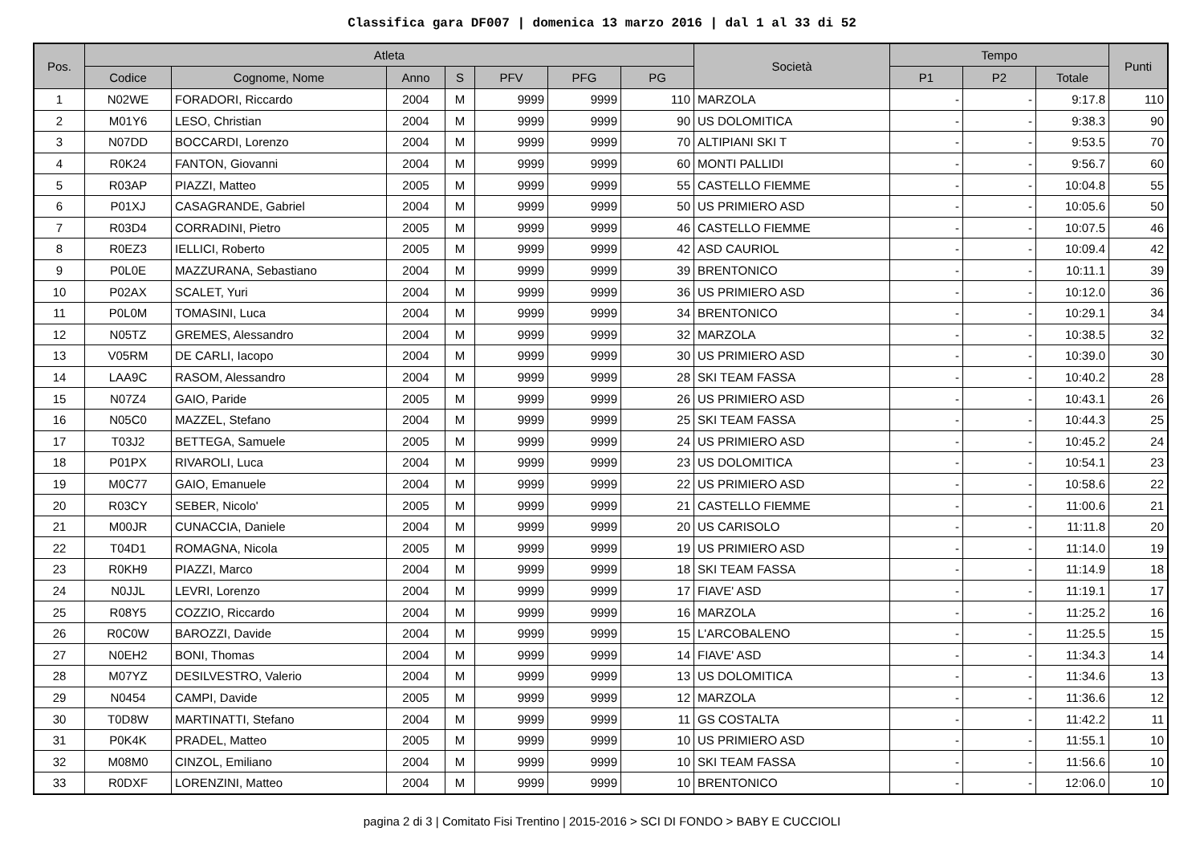Classifica gara DF007 | domenica 13 marzo 2016 | dal 1 al 33 di 52
| Pos. | Atleta | | | | | | | Società | Tempo | | | Punti |
| --- | --- | --- | --- | --- | --- | --- | --- | --- | --- | --- | --- | --- |
| | Codice | Cognome, Nome | Anno | S | PFV | PFG | PG | | P1 | P2 | Totale | |
| 1 | N02WE | FORADORI, Riccardo | 2004 | M | 9999 | 9999 | 110 | MARZOLA | - | - | 9:17.8 | 110 |
| 2 | M01Y6 | LESO, Christian | 2004 | M | 9999 | 9999 | 90 | US DOLOMITICA | - | - | 9:38.3 | 90 |
| 3 | N07DD | BOCCARDI, Lorenzo | 2004 | M | 9999 | 9999 | 70 | ALTIPIANI SKI T | - | - | 9:53.5 | 70 |
| 4 | R0K24 | FANTON, Giovanni | 2004 | M | 9999 | 9999 | 60 | MONTI PALLIDI | - | - | 9:56.7 | 60 |
| 5 | R03AP | PIAZZI, Matteo | 2005 | M | 9999 | 9999 | 55 | CASTELLO FIEMME | - | - | 10:04.8 | 55 |
| 6 | P01XJ | CASAGRANDE, Gabriel | 2004 | M | 9999 | 9999 | 50 | US PRIMIERO ASD | - | - | 10:05.6 | 50 |
| 7 | R03D4 | CORRADINI, Pietro | 2005 | M | 9999 | 9999 | 46 | CASTELLO FIEMME | - | - | 10:07.5 | 46 |
| 8 | R0EZ3 | IELLICI, Roberto | 2005 | M | 9999 | 9999 | 42 | ASD CAURIOL | - | - | 10:09.4 | 42 |
| 9 | P0L0E | MAZZURANA, Sebastiano | 2004 | M | 9999 | 9999 | 39 | BRENTONICO | - | - | 10:11.1 | 39 |
| 10 | P02AX | SCALET, Yuri | 2004 | M | 9999 | 9999 | 36 | US PRIMIERO ASD | - | - | 10:12.0 | 36 |
| 11 | P0L0M | TOMASINI, Luca | 2004 | M | 9999 | 9999 | 34 | BRENTONICO | - | - | 10:29.1 | 34 |
| 12 | N05TZ | GREMES, Alessandro | 2004 | M | 9999 | 9999 | 32 | MARZOLA | - | - | 10:38.5 | 32 |
| 13 | V05RM | DE CARLI, Iacopo | 2004 | M | 9999 | 9999 | 30 | US PRIMIERO ASD | - | - | 10:39.0 | 30 |
| 14 | LAA9C | RASOM, Alessandro | 2004 | M | 9999 | 9999 | 28 | SKI TEAM FASSA | - | - | 10:40.2 | 28 |
| 15 | N07Z4 | GAIO, Paride | 2005 | M | 9999 | 9999 | 26 | US PRIMIERO ASD | - | - | 10:43.1 | 26 |
| 16 | N05C0 | MAZZEL, Stefano | 2004 | M | 9999 | 9999 | 25 | SKI TEAM FASSA | - | - | 10:44.3 | 25 |
| 17 | T03J2 | BETTEGA, Samuele | 2005 | M | 9999 | 9999 | 24 | US PRIMIERO ASD | - | - | 10:45.2 | 24 |
| 18 | P01PX | RIVAROLI, Luca | 2004 | M | 9999 | 9999 | 23 | US DOLOMITICA | - | - | 10:54.1 | 23 |
| 19 | M0C77 | GAIO, Emanuele | 2004 | M | 9999 | 9999 | 22 | US PRIMIERO ASD | - | - | 10:58.6 | 22 |
| 20 | R03CY | SEBER, Nicolo' | 2005 | M | 9999 | 9999 | 21 | CASTELLO FIEMME | - | - | 11:00.6 | 21 |
| 21 | M00JR | CUNACCIA, Daniele | 2004 | M | 9999 | 9999 | 20 | US CARISOLO | - | - | 11:11.8 | 20 |
| 22 | T04D1 | ROMAGNA, Nicola | 2005 | M | 9999 | 9999 | 19 | US PRIMIERO ASD | - | - | 11:14.0 | 19 |
| 23 | R0KH9 | PIAZZI, Marco | 2004 | M | 9999 | 9999 | 18 | SKI TEAM FASSA | - | - | 11:14.9 | 18 |
| 24 | N0JJL | LEVRI, Lorenzo | 2004 | M | 9999 | 9999 | 17 | FIAVE' ASD | - | - | 11:19.1 | 17 |
| 25 | R08Y5 | COZZIO, Riccardo | 2004 | M | 9999 | 9999 | 16 | MARZOLA | - | - | 11:25.2 | 16 |
| 26 | R0C0W | BAROZZI, Davide | 2004 | M | 9999 | 9999 | 15 | L'ARCOBALENO | - | - | 11:25.5 | 15 |
| 27 | N0EH2 | BONI, Thomas | 2004 | M | 9999 | 9999 | 14 | FIAVE' ASD | - | - | 11:34.3 | 14 |
| 28 | M07YZ | DESILVESTRO, Valerio | 2004 | M | 9999 | 9999 | 13 | US DOLOMITICA | - | - | 11:34.6 | 13 |
| 29 | N0454 | CAMPI, Davide | 2005 | M | 9999 | 9999 | 12 | MARZOLA | - | - | 11:36.6 | 12 |
| 30 | T0D8W | MARTINATTI, Stefano | 2004 | M | 9999 | 9999 | 11 | GS COSTALTA | - | - | 11:42.2 | 11 |
| 31 | P0K4K | PRADEL, Matteo | 2005 | M | 9999 | 9999 | 10 | US PRIMIERO ASD | - | - | 11:55.1 | 10 |
| 32 | M08M0 | CINZOL, Emiliano | 2004 | M | 9999 | 9999 | 10 | SKI TEAM FASSA | - | - | 11:56.6 | 10 |
| 33 | R0DXF | LORENZINI, Matteo | 2004 | M | 9999 | 9999 | 10 | BRENTONICO | - | - | 12:06.0 | 10 |
pagina 2 di 3 | Comitato Fisi Trentino | 2015-2016 > SCI DI FONDO > BABY E CUCCIOLI